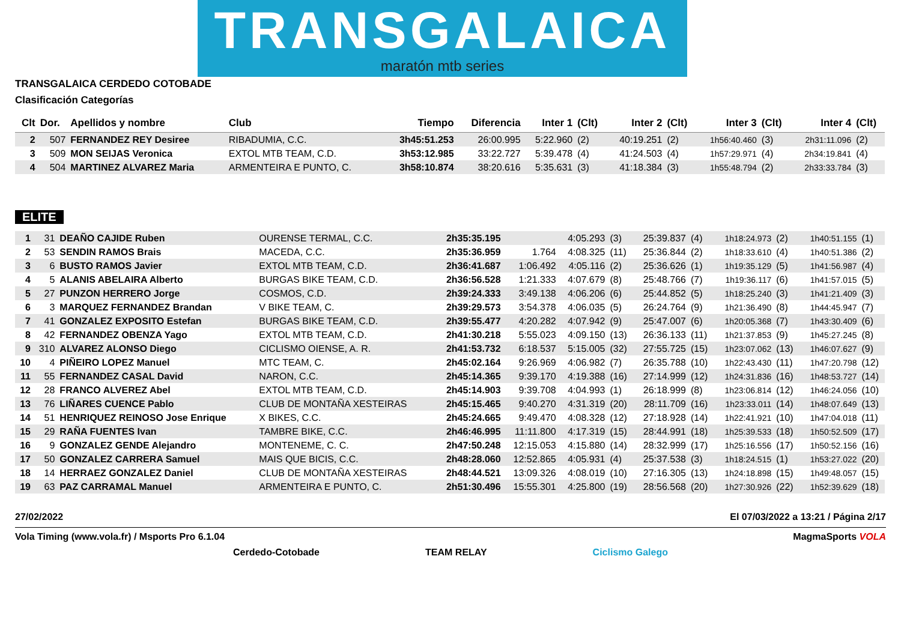TRANSGALAICA
maratón mtb series
TRANSGALAICA CERDEDO COTOBADE
Clasificación Categorías
| Clt | Dor. | Apellidos y nombre | Club | Tiempo | Diferencia | Inter 1 | (Clt) | Inter 2 | (Clt) | Inter 3 | (Clt) | Inter 4 | (Clt) |
| --- | --- | --- | --- | --- | --- | --- | --- | --- | --- | --- | --- | --- | --- |
| 2 | 507 | FERNANDEZ REY Desiree | RIBADUMIA, C.C. | 3h45:51.253 | 26:00.995 | 5:22.960 | (2) | 40:19.251 | (2) | 1h56:40.460 | (3) | 2h31:11.096 | (2) |
| 3 | 509 | MON SEIJAS Veronica | EXTOL MTB TEAM, C.D. | 3h53:12.985 | 33:22.727 | 5:39.478 | (4) | 41:24.503 | (4) | 1h57:29.971 | (4) | 2h34:19.841 | (4) |
| 4 | 504 | MARTINEZ ALVAREZ Maria | ARMENTEIRA E PUNTO, C. | 3h58:10.874 | 38:20.616 | 5:35.631 | (3) | 41:18.384 | (3) | 1h55:48.794 | (2) | 2h33:33.784 | (3) |
ELITE
| 1 | 31 | DEAÑO CAJIDE Ruben | OURENSE TERMAL, C.C. | 2h35:35.195 | | 4:05.293 | (3) | 25:39.837 | (4) | 1h18:24.973 | (2) | 1h40:51.155 | (1) |
| 2 | 53 | SENDIN RAMOS Brais | MACEDA, C.C. | 2h35:36.959 | 1.764 | 4:08.325 | (11) | 25:36.844 | (2) | 1h18:33.610 | (4) | 1h40:51.386 | (2) |
| 3 | 6 | BUSTO RAMOS Javier | EXTOL MTB TEAM, C.D. | 2h36:41.687 | 1:06.492 | 4:05.116 | (2) | 25:36.626 | (1) | 1h19:35.129 | (5) | 1h41:56.987 | (4) |
| 4 | 5 | ALANIS ABELAIRA Alberto | BURGAS BIKE TEAM, C.D. | 2h36:56.528 | 1:21.333 | 4:07.679 | (8) | 25:48.766 | (7) | 1h19:36.117 | (6) | 1h41:57.015 | (5) |
| 5 | 27 | PUNZON HERRERO Jorge | COSMOS, C.D. | 2h39:24.333 | 3:49.138 | 4:06.206 | (6) | 25:44.852 | (5) | 1h18:25.240 | (3) | 1h41:21.409 | (3) |
| 6 | 3 | MARQUEZ FERNANDEZ Brandan | V BIKE TEAM, C. | 2h39:29.573 | 3:54.378 | 4:06.035 | (5) | 26:24.764 | (9) | 1h21:36.490 | (8) | 1h44:45.947 | (7) |
| 7 | 41 | GONZALEZ EXPOSITO Estefan | BURGAS BIKE TEAM, C.D. | 2h39:55.477 | 4:20.282 | 4:07.942 | (9) | 25:47.007 | (6) | 1h20:05.368 | (7) | 1h43:30.409 | (6) |
| 8 | 42 | FERNANDEZ OBENZA Yago | EXTOL MTB TEAM, C.D. | 2h41:30.218 | 5:55.023 | 4:09.150 | (13) | 26:36.133 | (11) | 1h21:37.853 | (9) | 1h45:27.245 | (8) |
| 9 | 310 | ALVAREZ ALONSO Diego | CICLISMO OIENSE, A. R. | 2h41:53.732 | 6:18.537 | 5:15.005 | (32) | 27:55.725 | (15) | 1h23:07.062 | (13) | 1h46:07.627 | (9) |
| 10 | 4 | PIÑEIRO LOPEZ Manuel | MTC TEAM, C. | 2h45:02.164 | 9:26.969 | 4:06.982 | (7) | 26:35.788 | (10) | 1h22:43.430 | (11) | 1h47:20.798 | (12) |
| 11 | 55 | FERNANDEZ CASAL David | NARON, C.C. | 2h45:14.365 | 9:39.170 | 4:19.388 | (16) | 27:14.999 | (12) | 1h24:31.836 | (16) | 1h48:53.727 | (14) |
| 12 | 28 | FRANCO ALVEREZ Abel | EXTOL MTB TEAM, C.D. | 2h45:14.903 | 9:39.708 | 4:04.993 | (1) | 26:18.999 | (8) | 1h23:06.814 | (12) | 1h46:24.056 | (10) |
| 13 | 76 | LIÑARES CUENCE Pablo | CLUB DE MONTAÑA XESTEIRAS | 2h45:15.465 | 9:40.270 | 4:31.319 | (20) | 28:11.709 | (16) | 1h23:33.011 | (14) | 1h48:07.649 | (13) |
| 14 | 51 | HENRIQUEZ REINOSO Jose Enrique | X BIKES, C.C. | 2h45:24.665 | 9:49.470 | 4:08.328 | (12) | 27:18.928 | (14) | 1h22:41.921 | (10) | 1h47:04.018 | (11) |
| 15 | 29 | RAÑA FUENTES Ivan | TAMBRE BIKE, C.C. | 2h46:46.995 | 11:11.800 | 4:17.319 | (15) | 28:44.991 | (18) | 1h25:39.533 | (18) | 1h50:52.509 | (17) |
| 16 | 9 | GONZALEZ GENDE Alejandro | MONTENEME, C. C. | 2h47:50.248 | 12:15.053 | 4:15.880 | (14) | 28:32.999 | (17) | 1h25:16.556 | (17) | 1h50:52.156 | (16) |
| 17 | 50 | GONZALEZ CARRERA Samuel | MAIS QUE BICIS, C.C. | 2h48:28.060 | 12:52.865 | 4:05.931 | (4) | 25:37.538 | (3) | 1h18:24.515 | (1) | 1h53:27.022 | (20) |
| 18 | 14 | HERRAEZ GONZALEZ Daniel | CLUB DE MONTAÑA XESTEIRAS | 2h48:44.521 | 13:09.326 | 4:08.019 | (10) | 27:16.305 | (13) | 1h24:18.898 | (15) | 1h49:48.057 | (15) |
| 19 | 63 | PAZ CARRAMAL Manuel | ARMENTEIRA E PUNTO, C. | 2h51:30.496 | 15:55.301 | 4:25.800 | (19) | 28:56.568 | (20) | 1h27:30.926 | (22) | 1h52:39.629 | (18) |
27/02/2022 El 07/03/2022 a 13:21 / Página 2/17
Vola Timing (www.vola.fr) / Msports Pro 6.1.04 MagmaSports VOLA
Cerdedo-Cotobade TEAM RELAY Ciclismo Galego